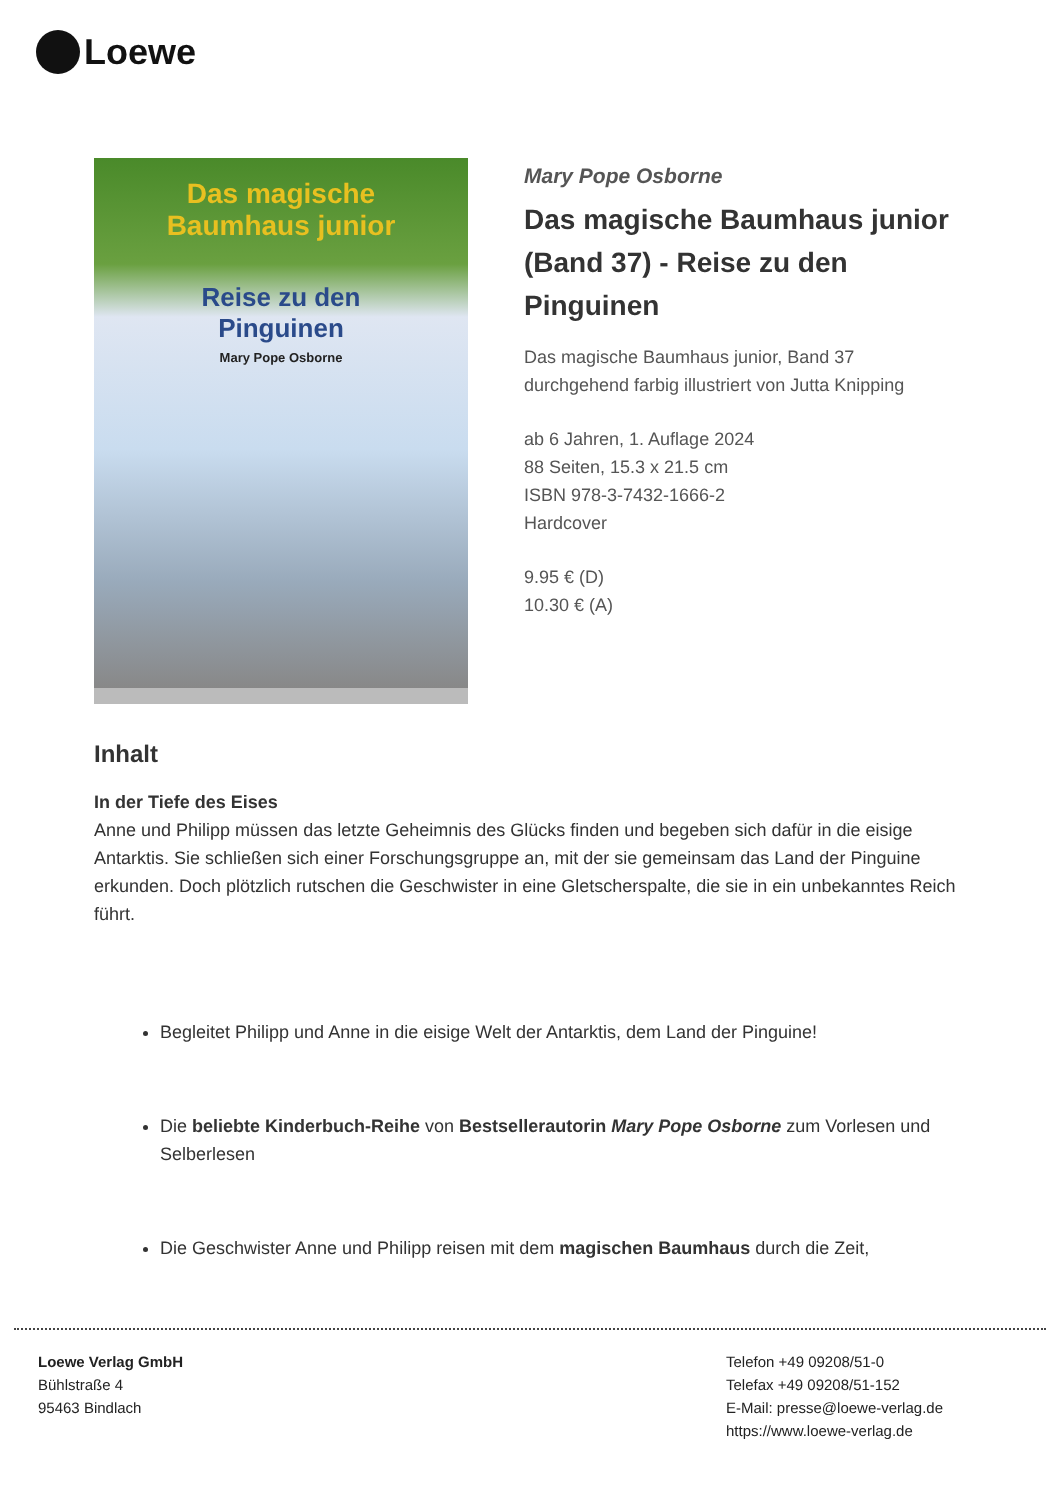Loewe
Das magische
Baumhaus junior
Reise zu den
Pinguinen
Mary Pope Osborne
Mary Pope Osborne
Das magische Baumhaus junior (Band 37) - Reise zu den Pinguinen
Das magische Baumhaus junior, Band 37
durchgehend farbig illustriert von Jutta Knipping
ab 6 Jahren, 1. Auflage 2024
88 Seiten, 15.3 x 21.5 cm
ISBN 978-3-7432-1666-2
Hardcover
9.95 € (D)
10.30 € (A)
Inhalt
In der Tiefe des Eises
Anne und Philipp müssen das letzte Geheimnis des Glücks finden und begeben sich dafür in die eisige Antarktis. Sie schließen sich einer Forschungsgruppe an, mit der sie gemeinsam das Land der Pinguine erkunden. Doch plötzlich rutschen die Geschwister in eine Gletscherspalte, die sie in ein unbekanntes Reich führt.
Begleitet Philipp und Anne in die eisige Welt der Antarktis, dem Land der Pinguine!
Die beliebte Kinderbuch-Reihe von Bestsellerautorin Mary Pope Osborne zum Vorlesen und Selberlesen
Die Geschwister Anne und Philipp reisen mit dem magischen Baumhaus durch die Zeit,
Loewe Verlag GmbH
Bühlstraße 4
95463 Bindlach
Telefon +49 09208/51-0
Telefax +49 09208/51-152
E-Mail: presse@loewe-verlag.de
https://www.loewe-verlag.de